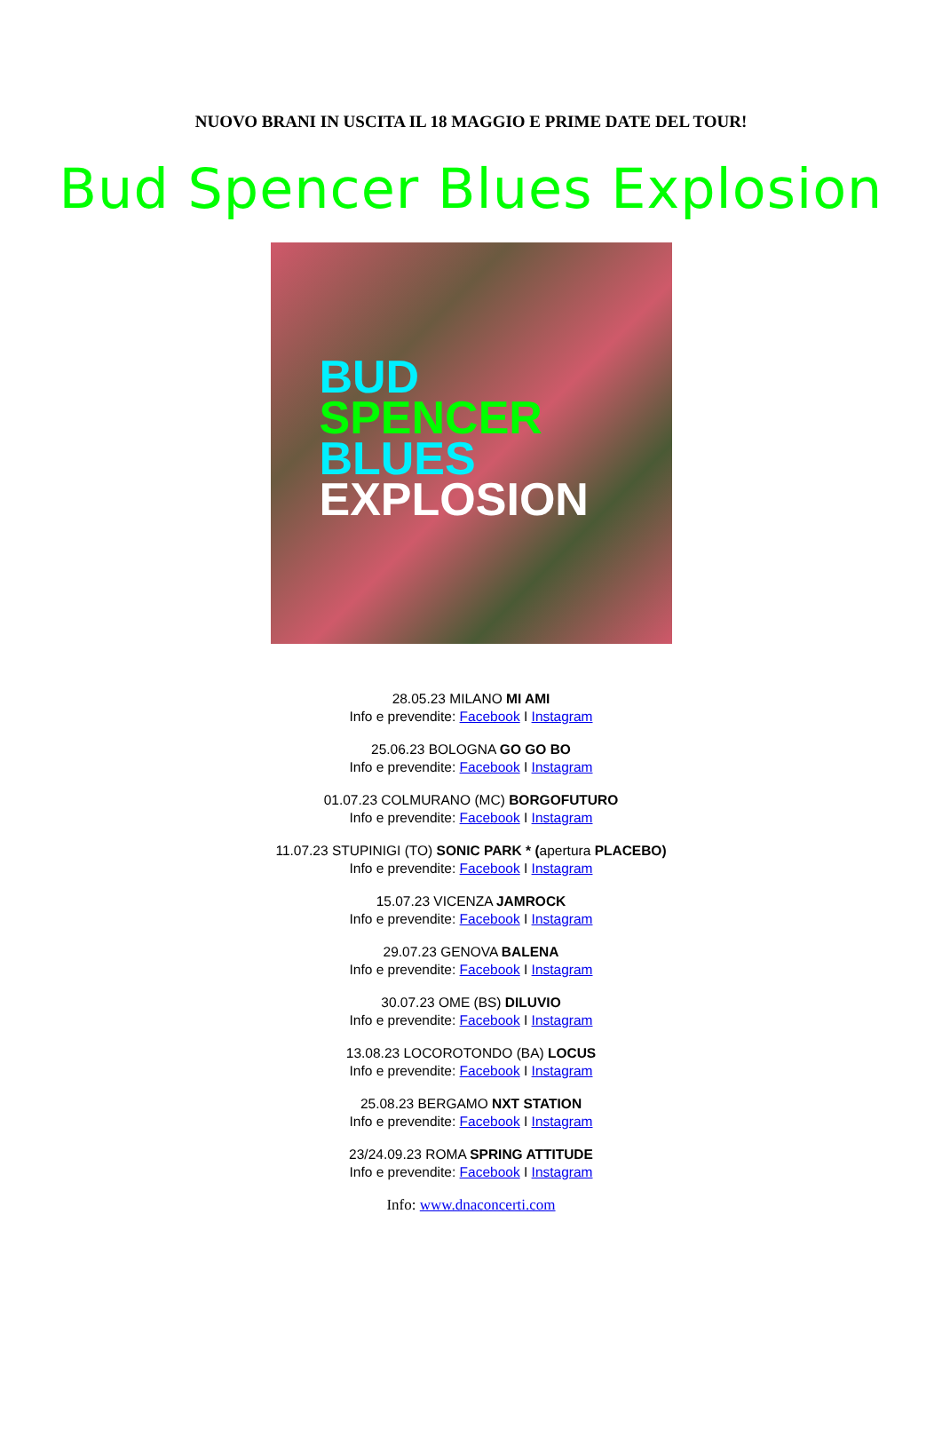NUOVO BRANI IN USCITA IL 18 MAGGIO E PRIME DATE DEL TOUR!
Bud Spencer Blues Explosion
BUD
SPENCER
BLUES
EXPLOSION
28.05.23 MILANO MI AMI
Info e prevendite: Facebook I Instagram
25.06.23 BOLOGNA GO GO BO
Info e prevendite: Facebook I Instagram
01.07.23 COLMURANO (MC) BORGOFUTURO
Info e prevendite: Facebook I Instagram
11.07.23 STUPINIGI (TO) SONIC PARK * (apertura PLACEBO)
Info e prevendite: Facebook I Instagram
15.07.23 VICENZA JAMROCK
Info e prevendite: Facebook I Instagram
29.07.23 GENOVA BALENA
Info e prevendite: Facebook I Instagram
30.07.23 OME (BS) DILUVIO
Info e prevendite: Facebook I Instagram
13.08.23 LOCOROTONDO (BA) LOCUS
Info e prevendite: Facebook I Instagram
25.08.23 BERGAMO NXT STATION
Info e prevendite: Facebook I Instagram
23/24.09.23 ROMA SPRING ATTITUDE
Info e prevendite: Facebook I Instagram
Info: www.dnaconcerti.com